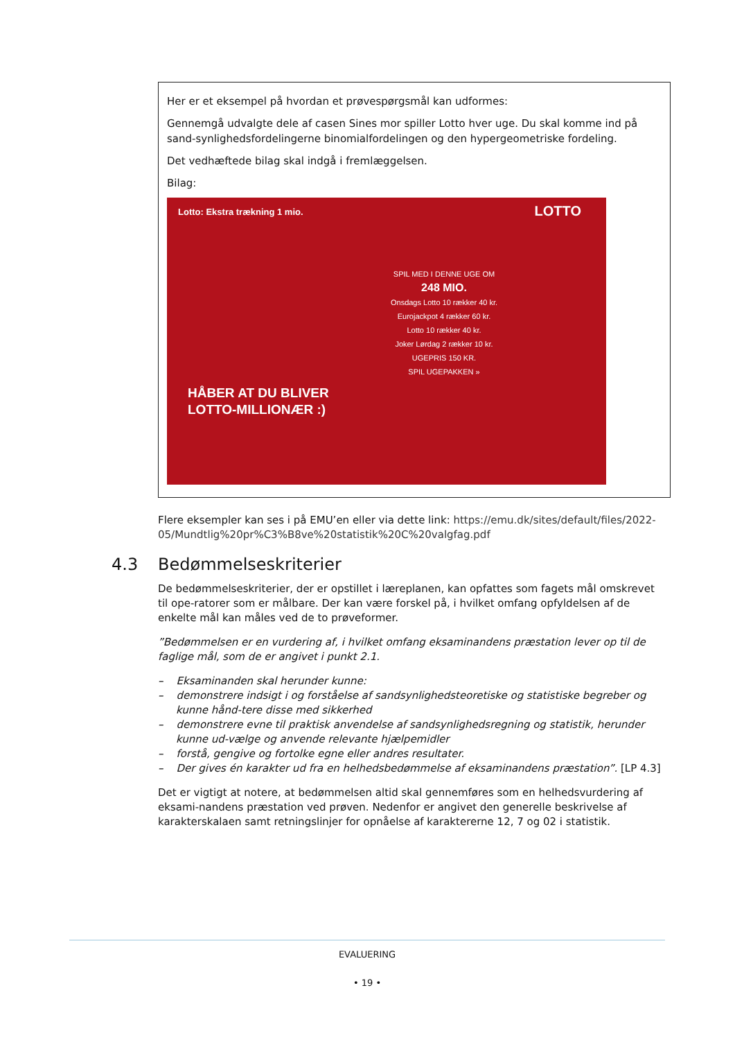Her er et eksempel på hvordan et prøvespørgsmål kan udformes:
Gennemgå udvalgte dele af casen Sines mor spiller Lotto hver uge. Du skal komme ind på sand-synlighedsfordelingerne binomialfordelingen og den hypergeometriske fordeling.
Det vedhæftede bilag skal indgå i fremlæggelsen.
Bilag:
Lotto: Ekstra trækning 1 mio.
LOTTO
SPIL MED I DENNE UGE OM
248 MIO.
Onsdags Lotto 10 rækker 40 kr.
Eurojackpot 4 rækker 60 kr.
Lotto 10 rækker 40 kr.
Joker Lørdag 2 rækker 10 kr.
UGEPRIS 150 KR.
SPIL UGEPAKKEN »
HÅBER AT DU BLIVER
LOTTO-MILLIONÆR :)
Flere eksempler kan ses i på EMU’en eller via dette link: https://emu.dk/sites/default/files/2022-05/Mundtlig%20pr%C3%B8ve%20statistik%20C%20valgfag.pdf
4.3 Bedømmelseskriterier
De bedømmelseskriterier, der er opstillet i læreplanen, kan opfattes som fagets mål omskrevet til ope-ratorer som er målbare. Der kan være forskel på, i hvilket omfang opfyldelsen af de enkelte mål kan måles ved de to prøveformer.
”Bedømmelsen er en vurdering af, i hvilket omfang eksaminandens præstation lever op til de faglige mål, som de er angivet i punkt 2.1.
– Eksaminanden skal herunder kunne:
– demonstrere indsigt i og forståelse af sandsynlighedsteoretiske og statistiske begreber og kunne hånd-tere disse med sikkerhed
– demonstrere evne til praktisk anvendelse af sandsynlighedsregning og statistik, herunder kunne ud-vælge og anvende relevante hjælpemidler
– forstå, gengive og fortolke egne eller andres resultater.
– Der gives én karakter ud fra en helhedsbedømmelse af eksaminandens præstation”. [LP 4.3]
Det er vigtigt at notere, at bedømmelsen altid skal gennemføres som en helhedsvurdering af eksami-nandens præstation ved prøven. Nedenfor er angivet den generelle beskrivelse af karakterskalaen samt retningslinjer for opnåelse af karaktererne 12, 7 og 02 i statistik.
EVALUERING
• 19 •